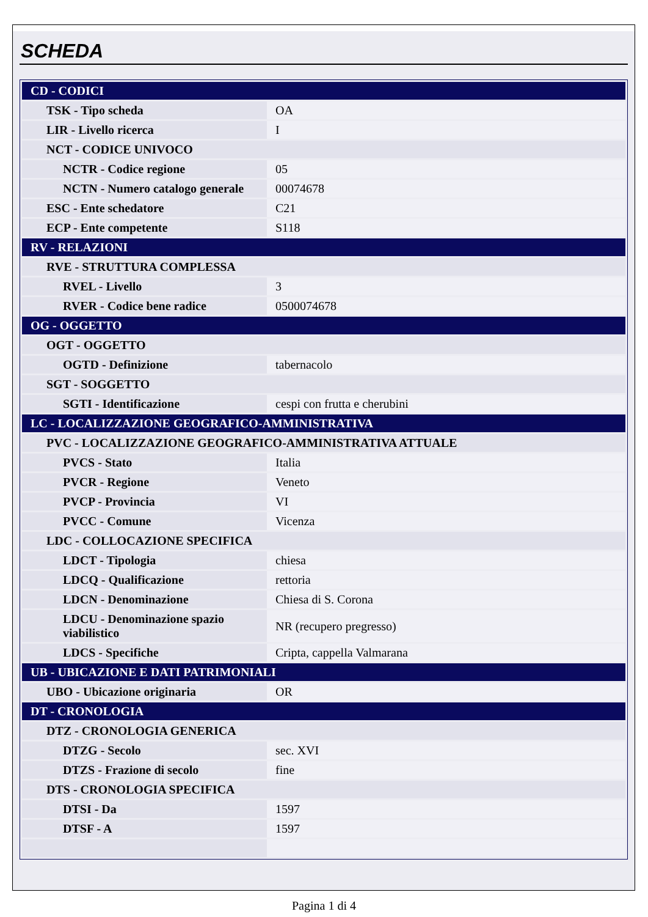SCHEDA
| CD - CODICI | |
| TSK - Tipo scheda | OA |
| LIR - Livello ricerca | I |
| NCT - CODICE UNIVOCO | |
| NCTR - Codice regione | 05 |
| NCTN - Numero catalogo generale | 00074678 |
| ESC - Ente schedatore | C21 |
| ECP - Ente competente | S118 |
| RV - RELAZIONI | |
| RVE - STRUTTURA COMPLESSA | |
| RVEL - Livello | 3 |
| RVER - Codice bene radice | 0500074678 |
| OG - OGGETTO | |
| OGT - OGGETTO | |
| OGTD - Definizione | tabernacolo |
| SGT - SOGGETTO | |
| SGTI - Identificazione | cespi con frutta e cherubini |
| LC - LOCALIZZAZIONE GEOGRAFICO-AMMINISTRATIVA | |
| PVC - LOCALIZZAZIONE GEOGRAFICO-AMMINISTRATIVA ATTUALE | |
| PVCS - Stato | Italia |
| PVCR - Regione | Veneto |
| PVCP - Provincia | VI |
| PVCC - Comune | Vicenza |
| LDC - COLLOCAZIONE SPECIFICA | |
| LDCT - Tipologia | chiesa |
| LDCQ - Qualificazione | rettoria |
| LDCN - Denominazione | Chiesa di S. Corona |
| LDCU - Denominazione spazio viabilistico | NR (recupero pregresso) |
| LDCS - Specifiche | Cripta, cappella Valmarana |
| UB - UBICAZIONE E DATI PATRIMONIALI | |
| UBO - Ubicazione originaria | OR |
| DT - CRONOLOGIA | |
| DTZ - CRONOLOGIA GENERICA | |
| DTZG - Secolo | sec. XVI |
| DTZS - Frazione di secolo | fine |
| DTS - CRONOLOGIA SPECIFICA | |
| DTSI - Da | 1597 |
| DTSF - A | 1597 |
Pagina 1 di 4